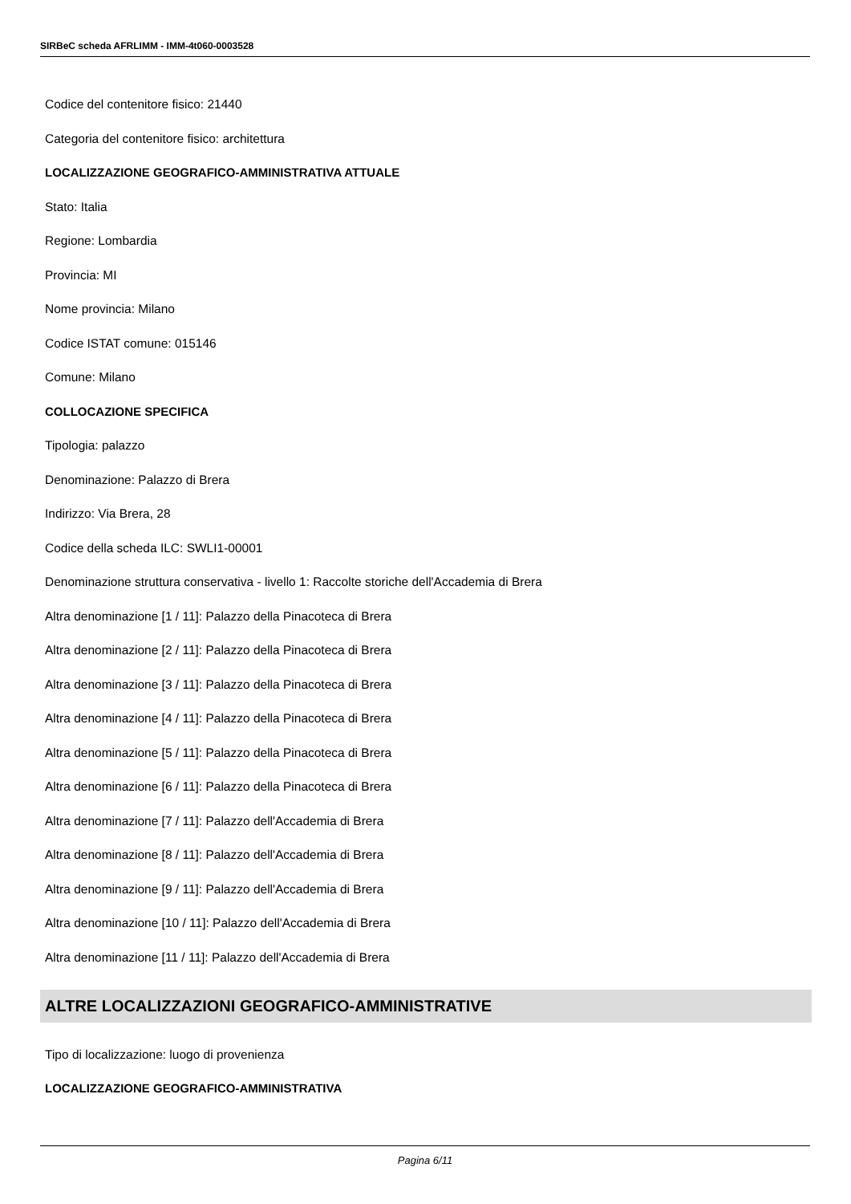SIRBeC scheda AFRLIMM - IMM-4t060-0003528
Codice del contenitore fisico: 21440
Categoria del contenitore fisico: architettura
LOCALIZZAZIONE GEOGRAFICO-AMMINISTRATIVA ATTUALE
Stato: Italia
Regione: Lombardia
Provincia: MI
Nome provincia: Milano
Codice ISTAT comune: 015146
Comune: Milano
COLLOCAZIONE SPECIFICA
Tipologia: palazzo
Denominazione: Palazzo di Brera
Indirizzo: Via Brera, 28
Codice della scheda ILC: SWLI1-00001
Denominazione struttura conservativa - livello 1: Raccolte storiche dell'Accademia di Brera
Altra denominazione [1 / 11]: Palazzo della Pinacoteca di Brera
Altra denominazione [2 / 11]: Palazzo della Pinacoteca di Brera
Altra denominazione [3 / 11]: Palazzo della Pinacoteca di Brera
Altra denominazione [4 / 11]: Palazzo della Pinacoteca di Brera
Altra denominazione [5 / 11]: Palazzo della Pinacoteca di Brera
Altra denominazione [6 / 11]: Palazzo della Pinacoteca di Brera
Altra denominazione [7 / 11]: Palazzo dell'Accademia di Brera
Altra denominazione [8 / 11]: Palazzo dell'Accademia di Brera
Altra denominazione [9 / 11]: Palazzo dell'Accademia di Brera
Altra denominazione [10 / 11]: Palazzo dell'Accademia di Brera
Altra denominazione [11 / 11]: Palazzo dell'Accademia di Brera
ALTRE LOCALIZZAZIONI GEOGRAFICO-AMMINISTRATIVE
Tipo di localizzazione: luogo di provenienza
LOCALIZZAZIONE GEOGRAFICO-AMMINISTRATIVA
Pagina 6/11